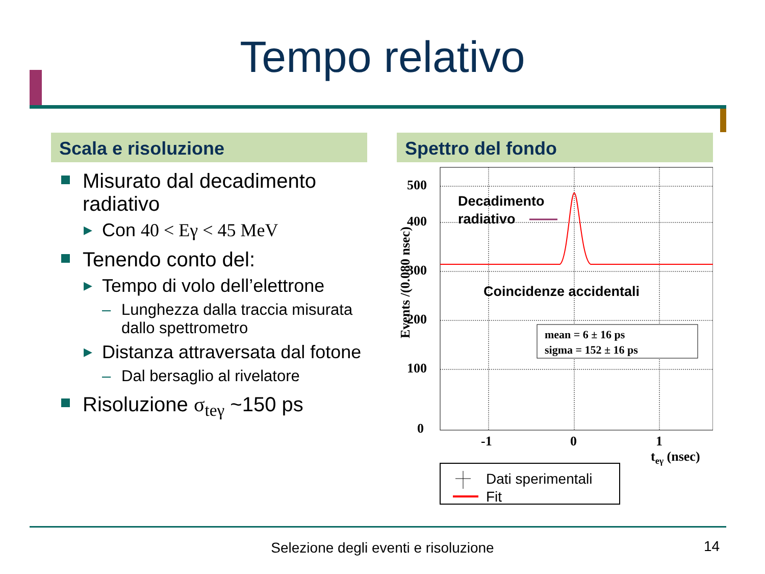Tempo relativo
Scala e risoluzione
Misurato dal decadimento radiativo
▶ Con 40 < Eγ < 45 MeV
Tenendo conto del:
▶ Tempo di volo dell’elettrone
– Lunghezza dalla traccia misurata dallo spettrometro
▶ Distanza attraversata dal fotone
– Dal bersaglio al rivelatore
Risoluzione σ<sub>teγ</sub> ~150 ps
Spettro del fondo
0
100
200
300
400
500
-1
0
1
teγ (nsec)
Events /(0.080 nsec)
Decadimento
radiativo
Coincidenze accidentali
mean = 6 ± 16 ps
sigma = 152 ± 16 ps
Dati sperimentali
Fit
Selezione degli eventi e risoluzione 14